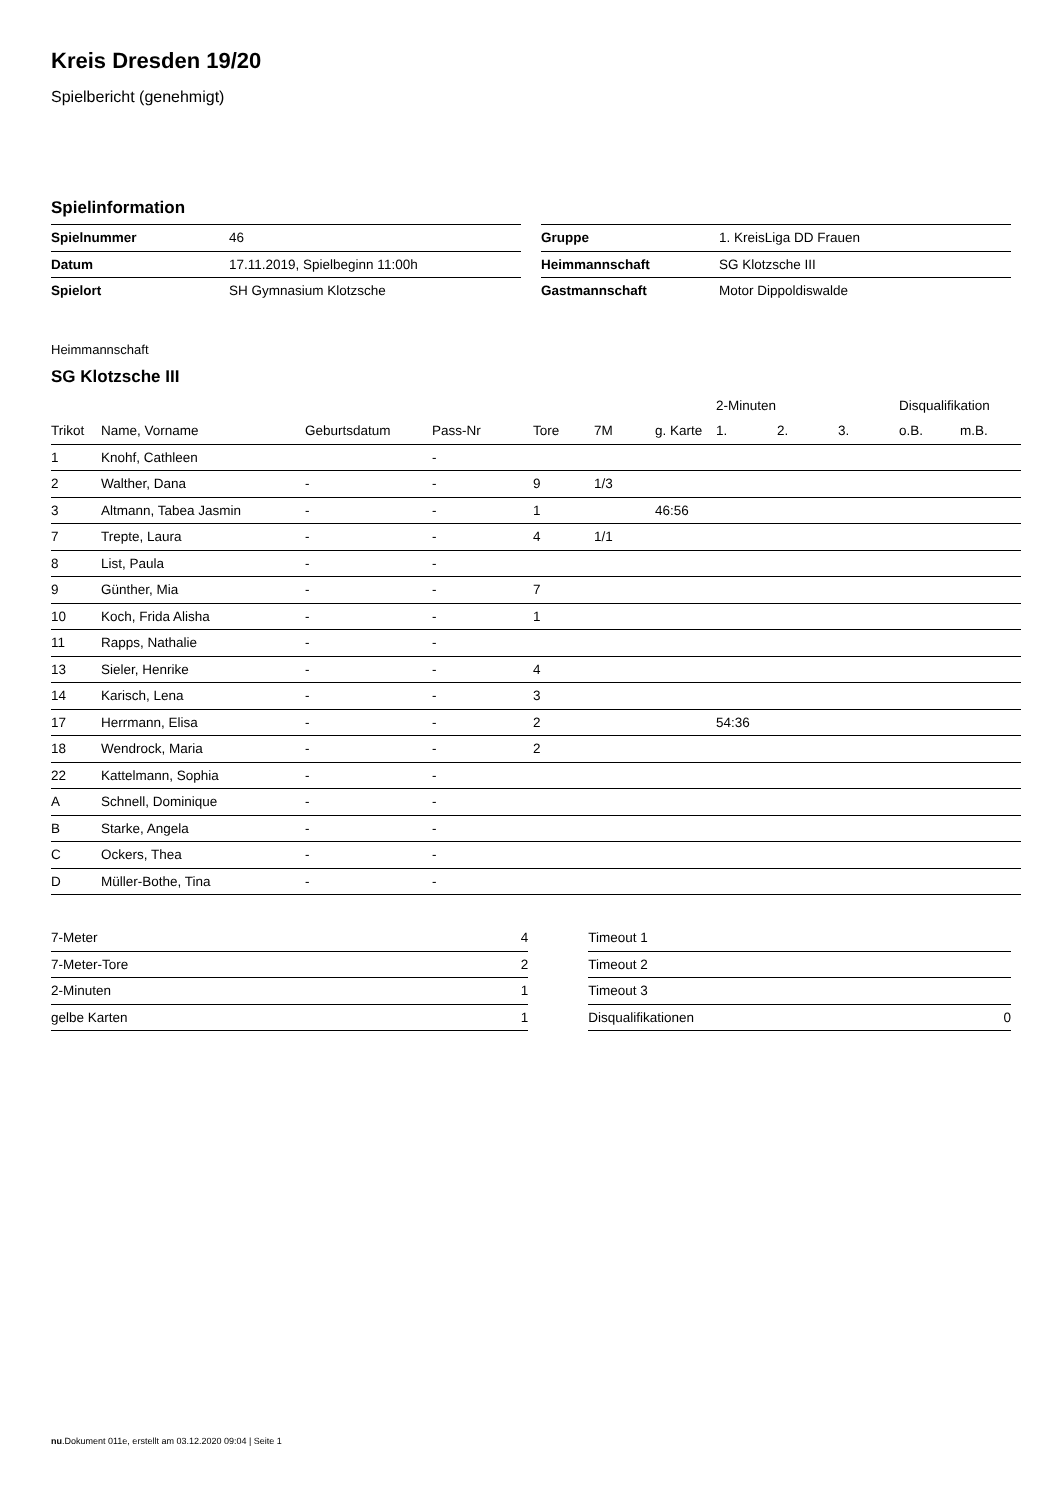Kreis Dresden 19/20
Spielbericht (genehmigt)
Spielinformation
| Spielnummer | 46 |
| Datum | 17.11.2019, Spielbeginn 11:00h |
| Spielort | SH Gymnasium Klotzsche |
| Gruppe | 1. KreisLiga DD Frauen |
| Heimmannschaft | SG Klotzsche III |
| Gastmannschaft | Motor Dippoldiswalde |
Heimmannschaft
SG Klotzsche III
| | | | | | | | 2-Minuten | | | Disqualifikation | |
| --- | --- | --- | --- | --- | --- | --- | --- | --- | --- | --- | --- |
| Trikot | Name, Vorname | Geburtsdatum | Pass-Nr | Tore | 7M | g. Karte | 1. | 2. | 3. | o.B. | m.B. |
| 1 | Knohf, Cathleen | | - | | | | | | | | |
| 2 | Walther, Dana | - | - | 9 | 1/3 | | | | | | |
| 3 | Altmann, Tabea Jasmin | - | - | 1 | | 46:56 | | | | | |
| 7 | Trepte, Laura | - | - | 4 | 1/1 | | | | | | |
| 8 | List, Paula | - | - | | | | | | | | |
| 9 | Günther, Mia | - | - | 7 | | | | | | | |
| 10 | Koch, Frida Alisha | - | - | 1 | | | | | | | |
| 11 | Rapps, Nathalie | - | - | | | | | | | | |
| 13 | Sieler, Henrike | - | - | 4 | | | | | | | |
| 14 | Karisch, Lena | - | - | 3 | | | | | | | |
| 17 | Herrmann, Elisa | - | - | 2 | | | 54:36 | | | | |
| 18 | Wendrock, Maria | - | - | 2 | | | | | | | |
| 22 | Kattelmann, Sophia | - | - | | | | | | | | |
| A | Schnell, Dominique | - | - | | | | | | | | |
| B | Starke, Angela | - | - | | | | | | | | |
| C | Ockers, Thea | - | - | | | | | | | | |
| D | Müller-Bothe, Tina | - | - | | | | | | | | |
| 7-Meter | 4 |
| 7-Meter-Tore | 2 |
| 2-Minuten | 1 |
| gelbe Karten | 1 |
| Timeout 1 | |
| Timeout 2 | |
| Timeout 3 | |
| Disqualifikationen | 0 |
nu.Dokument 011e, erstellt am 03.12.2020 09:04 | Seite 1